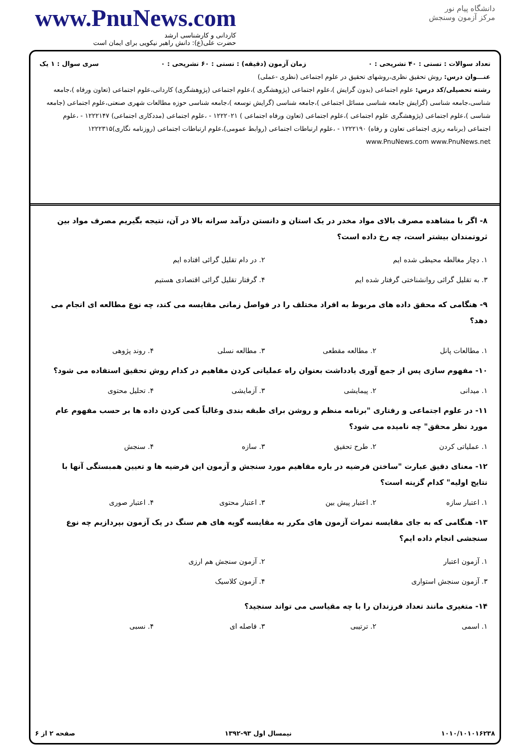www.PnuNews.com
کاردانی و کارشناسی ارشد
حضرت علی(ع): دانش راهبر نیکویی برای ایمان است
دانشگاه پیام نور
مرکز آزمون وسنجش
تعداد سوالات : تستی : ۴۰ تشریحی : ۰ زمان آزمون (دقیقه) : تستی : ۶۰ تشریحی : ۰ سری سوال : ۱ یک
عنـــوان درس: روش تحقیق نظری،روشهای تحقیق در علوم اجتماعی (نظری -عملی)
رشته تحصیلی/کد درس: علوم اجتماعی (بدون گرایش )،علوم اجتماعی (پژوهشگری )،علوم اجتماعی (پژوهشگری) کاردانی،علوم اجتماعی (تعاون ورفاه )،جامعه شناسی،جامعه شناسی (گرایش جامعه شناسی مسائل اجتماعی )،جامعه شناسی (گرایش توسعه )،جامعه شناسی حوزه مطالعات شهری صنعتی،علوم اجتماعی (جامعه شناسی )،علوم اجتماعی (پژوهشگری علوم اجتماعی )،علوم اجتماعی (تعاون ورفاه اجتماعی ) ۱۲۲۲۰۲۱ - ،علوم اجتماعی (مددکاری اجتماعی) ۱۲۲۲۱۴۷ - ،علوم اجتماعی (برنامه ریزی اجتماعی تعاون و رفاه) ۱۲۲۲۱۹۰ - ،علوم ارتباطات اجتماعی (روابط عمومی)،علوم ارتباطات اجتماعی (روزنامه نگاری)۱۲۲۲۳۱۵ www.PnuNews.com www.PnuNews.net
۸- اگر با مشاهده مصرف بالای مواد مخدر در یک استان و دانستن درآمد سرانه بالا در آن، نتیجه بگیریم مصرف مواد بین ثروتمندان بیشتر است، چه رخ داده است؟
۱. دچار مغالطه محیطی شده ایم ۲. در دام تقلیل گرائی افتاده ایم ۳. به تقلیل گرائی روانشناختی گرفتار شده ایم ۴. گرفتار تقلیل گرائی اقتصادی هستیم
۹- هنگامی که محقق داده های مربوط به افراد مختلف را در فواصل زمانی مقایسه می کند، چه نوع مطالعه ای انجام می دهد؟
۱. مطالعات پانل ۲. مطالعه مقطعی ۳. مطالعه نسلی ۴. روند پژوهی
۱۰- مفهوم سازی پس از جمع آوری یادداشت بعنوان راه عملیاتی کردن مفاهیم در کدام روش تحقیق استفاده می شود؟
۱. میدانی ۲. پیمایشی ۳. آزمایشی ۴. تحلیل محتوی
۱۱- در علوم اجتماعی و رفتاری "برنامه منظم و روشن برای طبقه بندی وغالباً کمی کردن داده ها بر حسب مفهوم عام مورد نظر محقق" چه نامیده می شود؟
۱. عملیاتی کردن ۲. طرح تحقیق ۳. سازه ۴. سنجش
۱۲- معنای دقیق عبارت "ساختن فرضیه در باره مفاهیم مورد سنجش و آزمون این فرضیه ها و تعیین همبستگی آنها با نتایج اولیه" کدام گزینه است؟
۱. اعتبار سازه ۲. اعتبار پیش بین ۳. اعتبار محتوی ۴. اعتبار صوری
۱۳- هنگامی که به جای مقایسه نمرات آزمون های مکرر به مقایسه گویه های هم سنگ در یک آزمون بپردازیم چه نوع سنجشی انجام داده ایم؟
۱. آزمون اعتبار ۲. آزمون سنجش هم ارزی ۳. آزمون سنجش استواری ۴. آزمون کلاسیک
۱۴- متغیری مانند تعداد فرزندان را با چه مقیاسی می تواند سنجید؟
۱. اسمی ۲. ترتیبی ۳. فاصله ای ۴. نسبی
۱۰۱۰/۱۰۱۰۱۶۲۳۸ نیمسال اول ۹۳-۱۳۹۲ صفحه ۲ از ۶